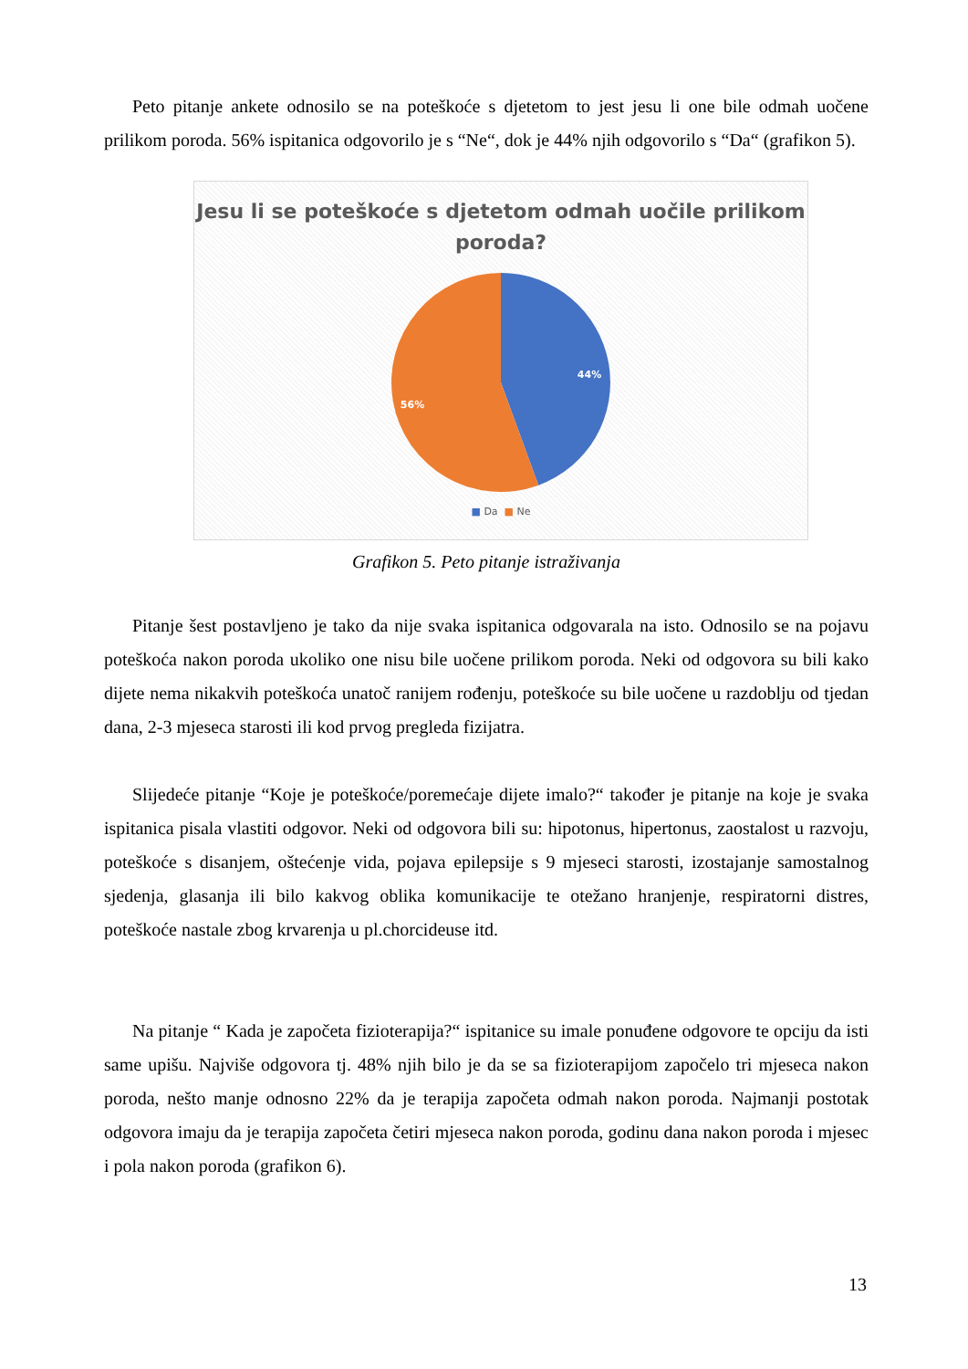Peto pitanje ankete odnosilo se na poteškoće s djetetom to jest jesu li one bile odmah uočene prilikom poroda. 56% ispitanica odgovorilo je s “Ne“, dok je 44% njih odgovorilo s “Da“ (grafikon 5).
Jesu li se poteškoće s djetetom odmah uočile prilikom poroda?
44%
56%
■ Da ■ Ne
Grafikon 5. Peto pitanje istraživanja
Pitanje šest postavljeno je tako da nije svaka ispitanica odgovarala na isto. Odnosilo se na pojavu poteškoća nakon poroda ukoliko one nisu bile uočene prilikom poroda. Neki od odgovora su bili kako dijete nema nikakvih poteškoća unatoč ranijem rođenju, poteškoće su bile uočene u razdoblju od tjedan dana, 2-3 mjeseca starosti ili kod prvog pregleda fizijatra.
Slijedeće pitanje “Koje je poteškoće/poremećaje dijete imalo?“ također je pitanje na koje je svaka ispitanica pisala vlastiti odgovor. Neki od odgovora bili su: hipotonus, hipertonus, zaostalost u razvoju, poteškoće s disanjem, oštećenje vida, pojava epilepsije s 9 mjeseci starosti, izostajanje samostalnog sjedenja, glasanja ili bilo kakvog oblika komunikacije te otežano hranjenje, respiratorni distres, poteškoće nastale zbog krvarenja u pl.chorcideuse itd.
Na pitanje “ Kada je započeta fizioterapija?“ ispitanice su imale ponuđene odgovore te opciju da isti same upišu. Najviše odgovora tj. 48% njih bilo je da se sa fizioterapijom započelo tri mjeseca nakon poroda, nešto manje odnosno 22% da je terapija započeta odmah nakon poroda. Najmanji postotak odgovora imaju da je terapija započeta četiri mjeseca nakon poroda, godinu dana nakon poroda i mjesec i pola nakon poroda (grafikon 6).
13